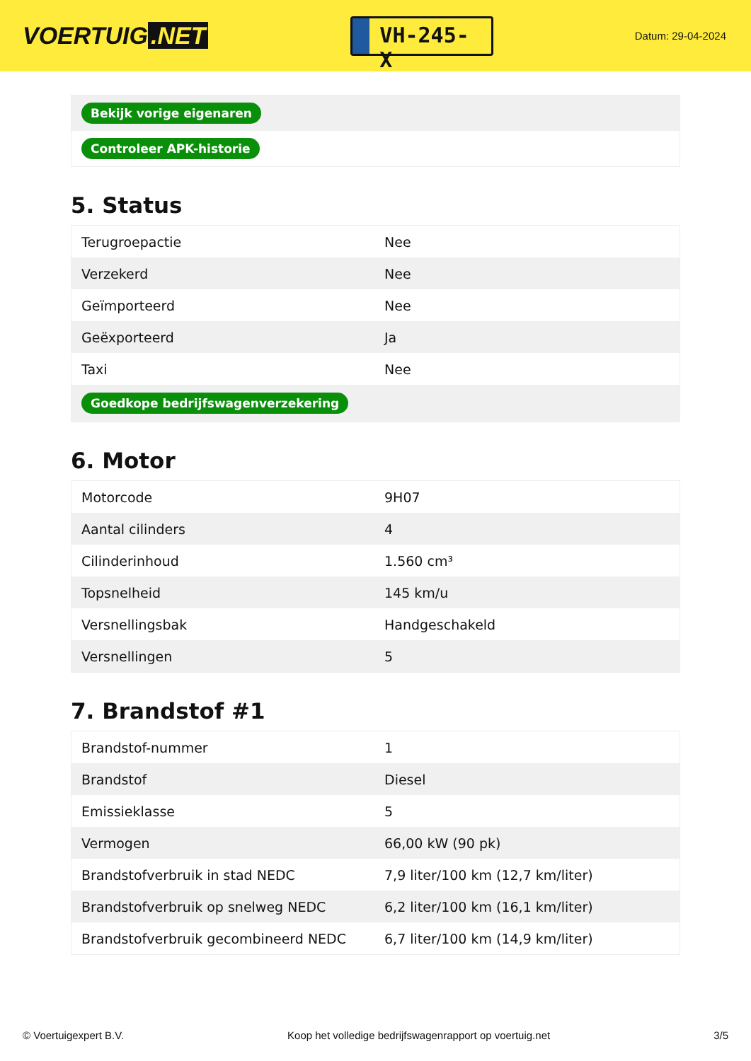VOERTUIG.NET
VH-245-X
Datum: 29-04-2024
| Bekijk vorige eigenaren |
| Controleer APK-historie |
5. Status
| Terugroepactie | Nee |
| Verzekerd | Nee |
| Geïmporteerd | Nee |
| Geëxporteerd | Ja |
| Taxi | Nee |
| Goedkope bedrijfswagenverzekering | |
6. Motor
| Motorcode | 9H07 |
| Aantal cilinders | 4 |
| Cilinderinhoud | 1.560 cm³ |
| Topsnelheid | 145 km/u |
| Versnellingsbak | Handgeschakeld |
| Versnellingen | 5 |
7. Brandstof #1
| Brandstof-nummer | 1 |
| Brandstof | Diesel |
| Emissieklasse | 5 |
| Vermogen | 66,00 kW (90 pk) |
| Brandstofverbruik in stad NEDC | 7,9 liter/100 km (12,7 km/liter) |
| Brandstofverbruik op snelweg NEDC | 6,2 liter/100 km (16,1 km/liter) |
| Brandstofverbruik gecombineerd NEDC | 6,7 liter/100 km (14,9 km/liter) |
© Voertuigexpert B.V. Koop het volledige bedrijfswagenrapport op voertuig.net 3/5